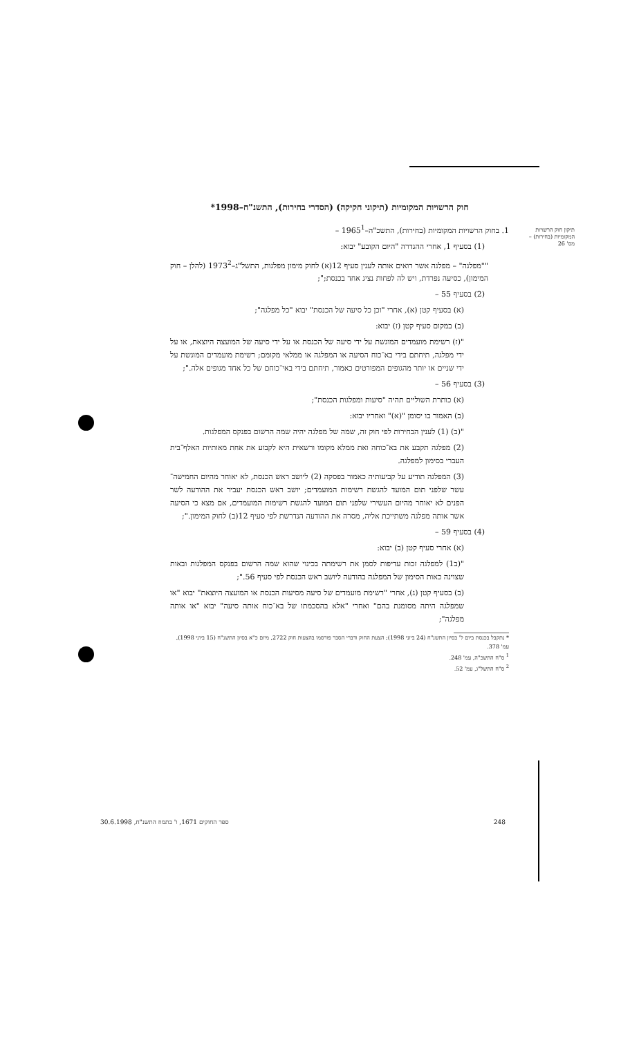חוק הרשויות המקומיות (תיקוני חקיקה) (הסדרי בחירות), התשנ"ח–1998*
תיקון חוק הרשויות המקומיות (בחירות) – מס' 26
1. בחוק הרשויות המקומיות (בחירות), התשכ"ה–1965<sup>1</sup> –
(1) בסעיף 1, אחרי ההגדרה "היום הקובע" יבוא:
""מפלגה" – מפלגה אשר רואים אותה לענין סעיף 12(א) לחוק מימון מפלגות, התשל"ג–1973<sup>2</sup> (להלן – חוק המימון), כסיעה נפרדת, ויש לה לפחות נציג אחד בכנסת;";
(2) בסעיף 55 –
(א) בסעיף קטן (א), אחרי "וכן כל סיעה של הכנסת" יבוא "כל מפלגה";
(ב) במקום סעיף קטן (ז) יבוא:
"(ז) רשימת מועמדים המוגשת על ידי סיעה של הכנסת או על ידי סיעה של המועצה היוצאת, או על ידי מפלגה, תיחתם בידי בא־כוח הסיעה או המפלגה או ממלאי מקומם; רשימת מועמדים המוגשת על ידי שניים או יותר מהגופים המפורטים כאמור, תיחתם בידי באי־כוחם של כל אחד מגופים אלה.";
(3) בסעיף 56 –
(א) כותרת השוליים תהיה "סיעות ומפלגות הכנסת";
(ב) האמור בו יסומן "(א)" ואחריו יבוא:
"(ב) (1) לענין הבחירות לפי חוק זה, שמה של מפלגה יהיה שמה הרשום בפנקס המפלגות.
(2) מפלגה תקבע את בא־כוחה ואת ממלא מקומו ורשאית היא לקבוע את אחת מאותיות האלף־בית העברי בסימון למפלגה.
(3) המפלגה תודיע על קביעותיה כאמור בפסקה (2) ליושב ראש הכנסת, לא יאוחר מהיום החמישה־עשר שלפני תום המועד להגשת רשימות המועמדים; יושב ראש הכנסת יעביר את ההודעה לשר הפנים לא יאוחר מהיום העשירי שלפני תום המועד להגשת רשימות המועמדים, אם מצא כי הסיעה אשר אותה מפלגה משתייכת אליה, מסרה את ההודעה הנדרשת לפי סעיף 12(ב) לחוק המימון.";
(4) בסעיף 59 –
(א) אחרי סעיף קטן (ב) יבוא:
"(ב1) למפלגה זכות עדיפות לסמן את רשימתה בכינוי שהוא שמה הרשום בפנקס המפלגות ובאות שצוינה כאות הסימון של המפלגה בהודעה ליושב ראש הכנסת לפי סעיף 56.";
(ב) בסעיף קטן (ג), אחרי "רשימת מועמדים של סיעה מסיעות הכנסת או המועצה היוצאת" יבוא "או שמפלגה היתה מסומנת בהם" ואחרי "אלא בהסכמתו של בא־כוח אותה סיעה" יבוא "או אותה מפלגה";
* נתקבל בכנסת ביום ל' בסיון התשנ"ח (24 ביוני 1998); הצעת החוק ודברי הסבר פורסמו בהצעות חוק 2722, מיום כ"א בסיון התשנ"ח (15 ביוני 1998), עמ' 378.
<sup>1</sup> ס"ח התשכ"ה, עמ' 248.
<sup>2</sup> ס"ח התשל"ג, עמ' 52.
248 ספר החוקים 1671, ו' בתמוז התשנ"ח, 30.6.1998